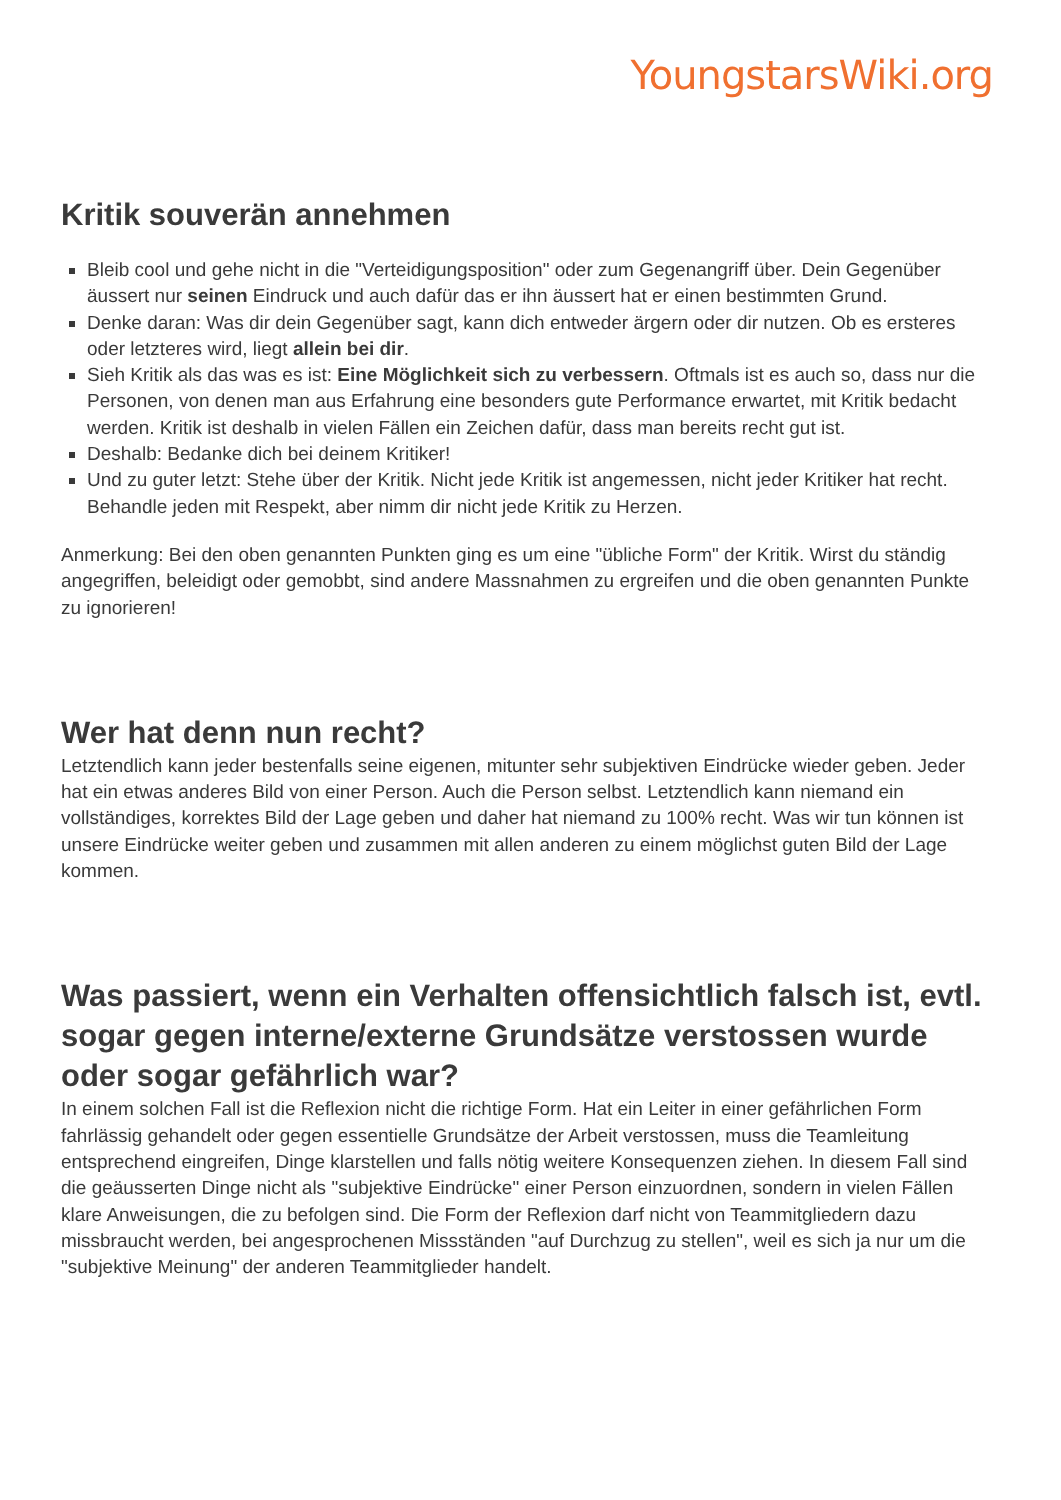YoungstarsWiki.org
Kritik souverän annehmen
Bleib cool und gehe nicht in die "Verteidigungsposition" oder zum Gegenangriff über. Dein Gegenüber äussert nur seinen Eindruck und auch dafür das er ihn äussert hat er einen bestimmten Grund.
Denke daran: Was dir dein Gegenüber sagt, kann dich entweder ärgern oder dir nutzen. Ob es ersteres oder letzteres wird, liegt allein bei dir.
Sieh Kritik als das was es ist: Eine Möglichkeit sich zu verbessern. Oftmals ist es auch so, dass nur die Personen, von denen man aus Erfahrung eine besonders gute Performance erwartet, mit Kritik bedacht werden. Kritik ist deshalb in vielen Fällen ein Zeichen dafür, dass man bereits recht gut ist.
Deshalb: Bedanke dich bei deinem Kritiker!
Und zu guter letzt: Stehe über der Kritik. Nicht jede Kritik ist angemessen, nicht jeder Kritiker hat recht. Behandle jeden mit Respekt, aber nimm dir nicht jede Kritik zu Herzen.
Anmerkung: Bei den oben genannten Punkten ging es um eine "übliche Form" der Kritik. Wirst du ständig angegriffen, beleidigt oder gemobbt, sind andere Massnahmen zu ergreifen und die oben genannten Punkte zu ignorieren!
Wer hat denn nun recht?
Letztendlich kann jeder bestenfalls seine eigenen, mitunter sehr subjektiven Eindrücke wieder geben. Jeder hat ein etwas anderes Bild von einer Person. Auch die Person selbst. Letztendlich kann niemand ein vollständiges, korrektes Bild der Lage geben und daher hat niemand zu 100% recht. Was wir tun können ist unsere Eindrücke weiter geben und zusammen mit allen anderen zu einem möglichst guten Bild der Lage kommen.
Was passiert, wenn ein Verhalten offensichtlich falsch ist, evtl. sogar gegen interne/externe Grundsätze verstossen wurde oder sogar gefährlich war?
In einem solchen Fall ist die Reflexion nicht die richtige Form. Hat ein Leiter in einer gefährlichen Form fahrlässig gehandelt oder gegen essentielle Grundsätze der Arbeit verstossen, muss die Teamleitung entsprechend eingreifen, Dinge klarstellen und falls nötig weitere Konsequenzen ziehen. In diesem Fall sind die geäusserten Dinge nicht als "subjektive Eindrücke" einer Person einzuordnen, sondern in vielen Fällen klare Anweisungen, die zu befolgen sind. Die Form der Reflexion darf nicht von Teammitgliedern dazu missbraucht werden, bei angesprochenen Missständen "auf Durchzug zu stellen", weil es sich ja nur um die "subjektive Meinung" der anderen Teammitglieder handelt.